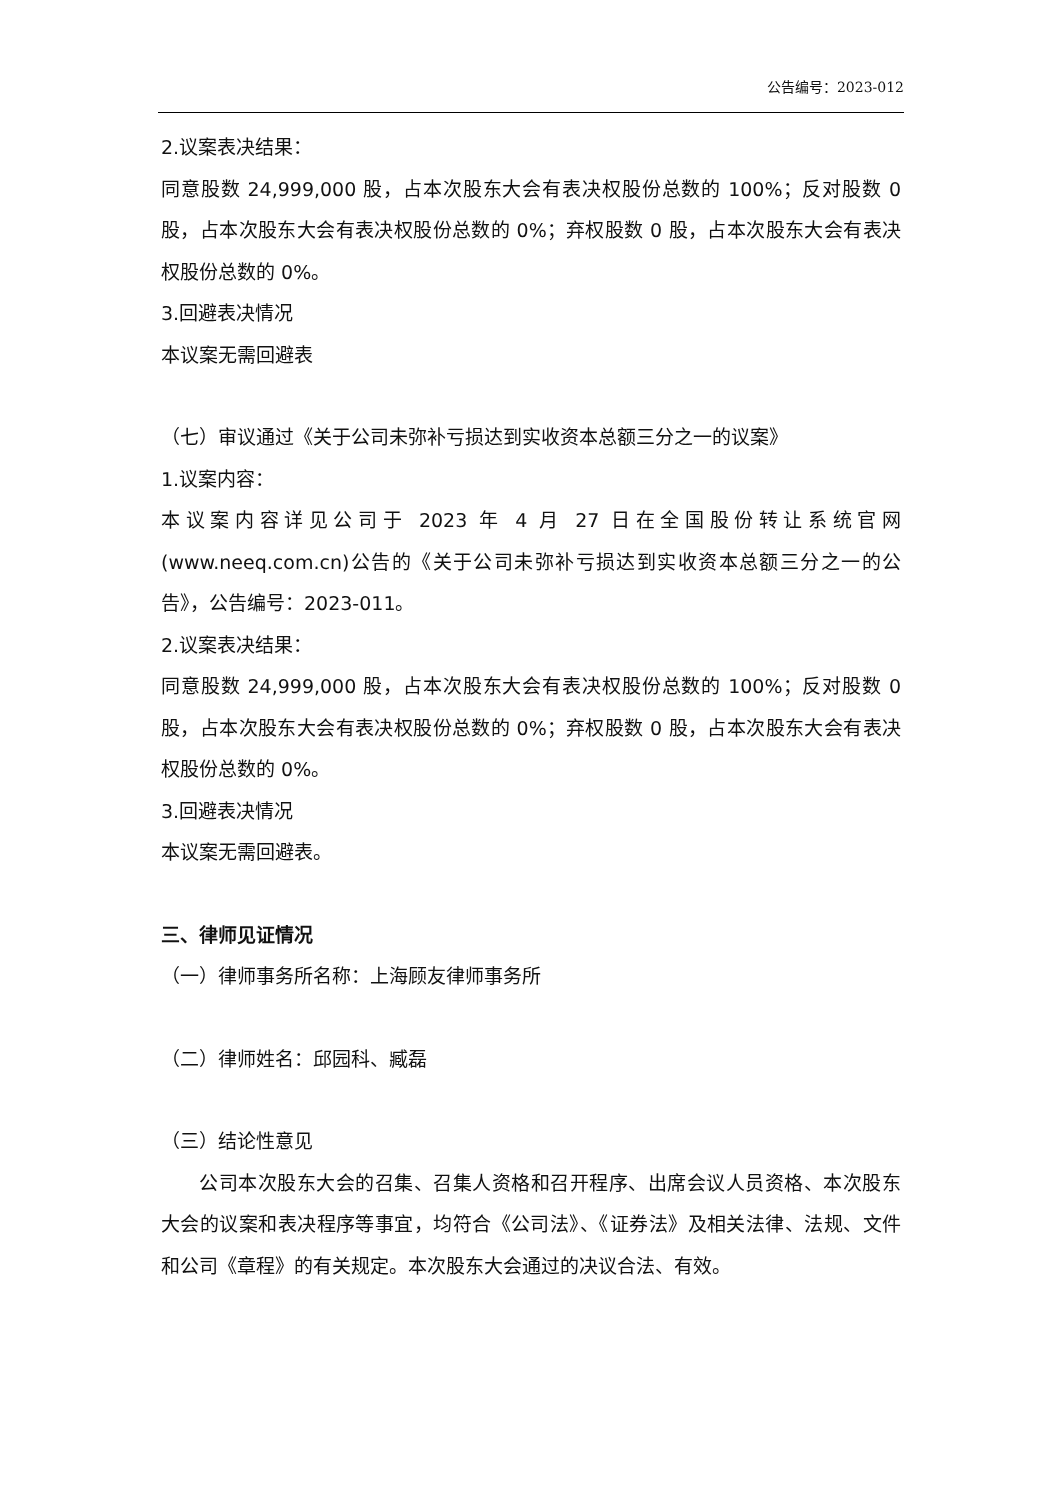公告编号：2023-012
2.议案表决结果：
同意股数 24,999,000 股，占本次股东大会有表决权股份总数的 100%；反对股数 0 股，占本次股东大会有表决权股份总数的 0%；弃权股数 0 股，占本次股东大会有表决权股份总数的 0%。
3.回避表决情况
本议案无需回避表
（七）审议通过《关于公司未弥补亏损达到实收资本总额三分之一的议案》
1.议案内容：
本议案内容详见公司于 2023 年 4 月 27 日在全国股份转让系统官网(www.neeq.com.cn)公告的《关于公司未弥补亏损达到实收资本总额三分之一的公告》，公告编号：2023-011。
2.议案表决结果：
同意股数 24,999,000 股，占本次股东大会有表决权股份总数的 100%；反对股数 0 股，占本次股东大会有表决权股份总数的 0%；弃权股数 0 股，占本次股东大会有表决权股份总数的 0%。
3.回避表决情况
本议案无需回避表。
三、律师见证情况
（一）律师事务所名称：上海顾友律师事务所
（二）律师姓名：邱园科、臧磊
（三）结论性意见
公司本次股东大会的召集、召集人资格和召开程序、出席会议人员资格、本次股东大会的议案和表决程序等事宜，均符合《公司法》、《证券法》及相关法律、法规、文件和公司《章程》的有关规定。本次股东大会通过的决议合法、有效。